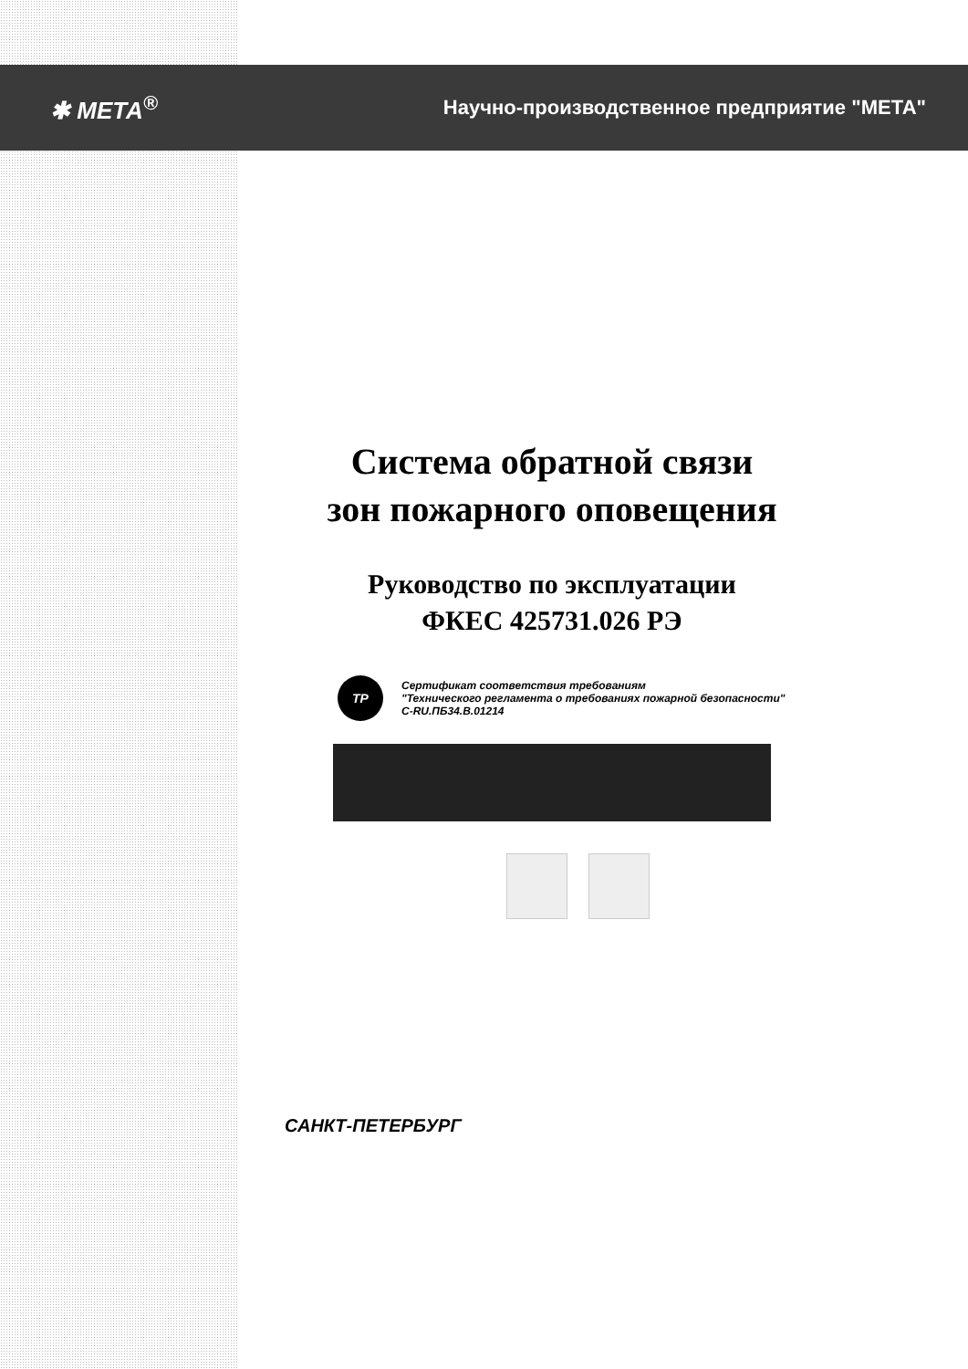✱ МЕТА<sup>®</sup>
Научно-производственное предприятие "МЕТА"
Система обратной связи
зон пожарного оповещения
Руководство по эксплуатации
ФКЕС 425731.026 РЭ
ТР
Сертификат соответствия требованиям
"Технического регламента о требованиях пожарной безопасности"
C-RU.ПБ34.В.01214
САНКТ-ПЕТЕРБУРГ